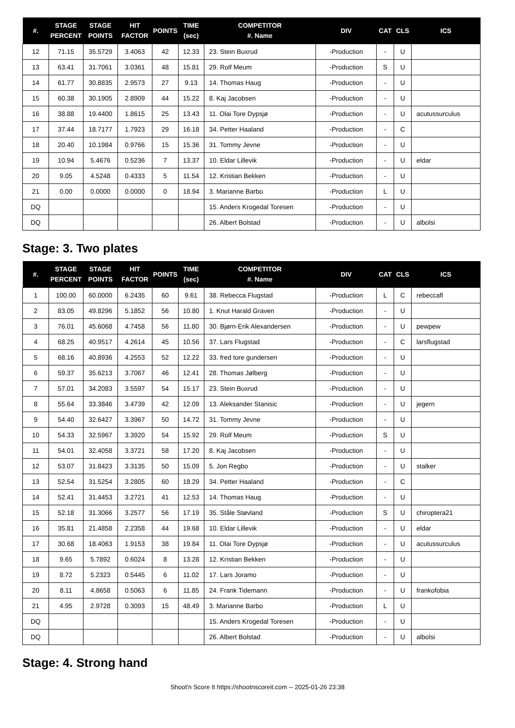| #. | STAGE PERCENT | STAGE POINTS | HIT FACTOR | POINTS | TIME (sec) | COMPETITOR #. Name | DIV | CAT | CLS | ICS |
| --- | --- | --- | --- | --- | --- | --- | --- | --- | --- | --- |
| 12 | 71.15 | 35.5729 | 3.4063 | 42 | 12.33 | 23. Stein Buxrud | -Production | - | U | |
| 13 | 63.41 | 31.7061 | 3.0361 | 48 | 15.81 | 29. Rolf Meum | -Production | S | U | |
| 14 | 61.77 | 30.8835 | 2.9573 | 27 | 9.13 | 14. Thomas Haug | -Production | - | U | |
| 15 | 60.38 | 30.1905 | 2.8909 | 44 | 15.22 | 8. Kaj Jacobsen | -Production | - | U | |
| 16 | 38.88 | 19.4400 | 1.8615 | 25 | 13.43 | 11. Olai Tore Dypsjø | -Production | - | U | acutussurculus |
| 17 | 37.44 | 18.7177 | 1.7923 | 29 | 16.18 | 34. Petter Haaland | -Production | - | C | |
| 18 | 20.40 | 10.1984 | 0.9766 | 15 | 15.36 | 31. Tommy Jevne | -Production | - | U | |
| 19 | 10.94 | 5.4676 | 0.5236 | 7 | 13.37 | 10. Eldar Lillevik | -Production | - | U | eldar |
| 20 | 9.05 | 4.5248 | 0.4333 | 5 | 11.54 | 12. Kristian Bekken | -Production | - | U | |
| 21 | 0.00 | 0.0000 | 0.0000 | 0 | 18.94 | 3. Marianne Barbo | -Production | L | U | |
| DQ | | | | | | 15. Anders Krogedal Toresen | -Production | - | U | |
| DQ | | | | | | 26. Albert Bolstad | -Production | - | U | albolsi |
Stage: 3. Two plates
| #. | STAGE PERCENT | STAGE POINTS | HIT FACTOR | POINTS | TIME (sec) | COMPETITOR #. Name | DIV | CAT | CLS | ICS |
| --- | --- | --- | --- | --- | --- | --- | --- | --- | --- | --- |
| 1 | 100.00 | 60.0000 | 6.2435 | 60 | 9.61 | 38. Rebecca Flugstad | -Production | L | C | rebeccafl |
| 2 | 83.05 | 49.8296 | 5.1852 | 56 | 10.80 | 1. Knut Harald Graven | -Production | - | U | |
| 3 | 76.01 | 45.6068 | 4.7458 | 56 | 11.80 | 30. Bjørn-Erik Alexandersen | -Production | - | U | pewpew |
| 4 | 68.25 | 40.9517 | 4.2614 | 45 | 10.56 | 37. Lars Flugstad | -Production | - | C | larsflugstad |
| 5 | 68.16 | 40.8936 | 4.2553 | 52 | 12.22 | 33. fred tore gundersen | -Production | - | U | |
| 6 | 59.37 | 35.6213 | 3.7067 | 46 | 12.41 | 28. Thomas Jølberg | -Production | - | U | |
| 7 | 57.01 | 34.2083 | 3.5597 | 54 | 15.17 | 23. Stein Buxrud | -Production | - | U | |
| 8 | 55.64 | 33.3846 | 3.4739 | 42 | 12.09 | 13. Aleksander Stanisic | -Production | - | U | jegern |
| 9 | 54.40 | 32.6427 | 3.3967 | 50 | 14.72 | 31. Tommy Jevne | -Production | - | U | |
| 10 | 54.33 | 32.5967 | 3.3920 | 54 | 15.92 | 29. Rolf Meum | -Production | S | U | |
| 11 | 54.01 | 32.4058 | 3.3721 | 58 | 17.20 | 8. Kaj Jacobsen | -Production | - | U | |
| 12 | 53.07 | 31.8423 | 3.3135 | 50 | 15.09 | 5. Jon Regbo | -Production | - | U | stalker |
| 13 | 52.54 | 31.5254 | 3.2805 | 60 | 18.29 | 34. Petter Haaland | -Production | - | C | |
| 14 | 52.41 | 31.4453 | 3.2721 | 41 | 12.53 | 14. Thomas Haug | -Production | - | U | |
| 15 | 52.18 | 31.3066 | 3.2577 | 56 | 17.19 | 35. Ståle Støvland | -Production | S | U | chiroptera21 |
| 16 | 35.81 | 21.4858 | 2.2358 | 44 | 19.68 | 10. Eldar Lillevik | -Production | - | U | eldar |
| 17 | 30.68 | 18.4063 | 1.9153 | 38 | 19.84 | 11. Olai Tore Dypsjø | -Production | - | U | acutussurculus |
| 18 | 9.65 | 5.7892 | 0.6024 | 8 | 13.28 | 12. Kristian Bekken | -Production | - | U | |
| 19 | 8.72 | 5.2323 | 0.5445 | 6 | 11.02 | 17. Lars Joramo | -Production | - | U | |
| 20 | 8.11 | 4.8658 | 0.5063 | 6 | 11.85 | 24. Frank Tidemann | -Production | - | U | frankofobia |
| 21 | 4.95 | 2.9728 | 0.3093 | 15 | 48.49 | 3. Marianne Barbo | -Production | L | U | |
| DQ | | | | | | 15. Anders Krogedal Toresen | -Production | - | U | |
| DQ | | | | | | 26. Albert Bolstad | -Production | - | U | albolsi |
Stage: 4. Strong hand
Shoot'n Score It https://shootnscoreit.com -- 2025-01-26 23:38